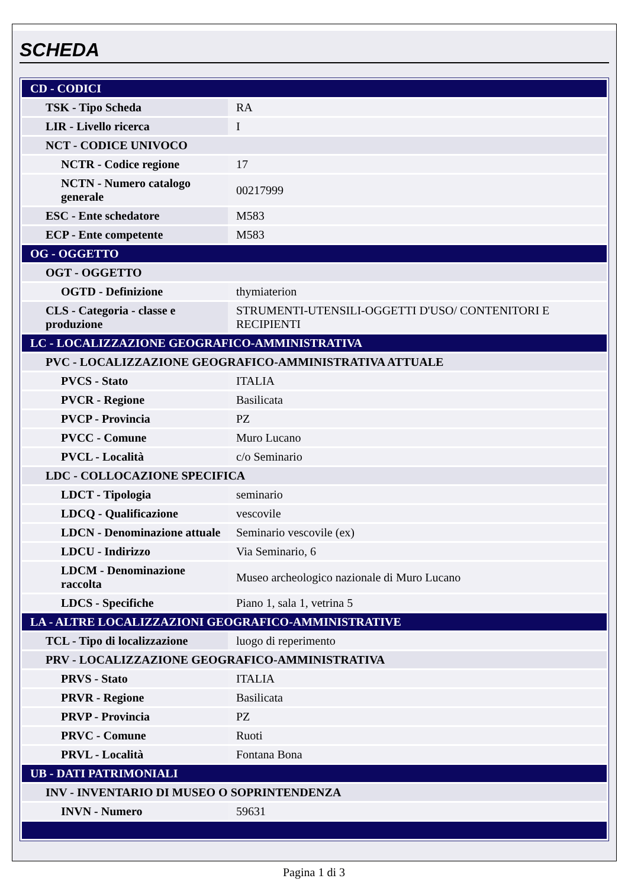SCHEDA
| CD - CODICI | |
| TSK - Tipo Scheda | RA |
| LIR - Livello ricerca | I |
| NCT - CODICE UNIVOCO | |
| NCTR - Codice regione | 17 |
| NCTN - Numero catalogo generale | 00217999 |
| ESC - Ente schedatore | M583 |
| ECP - Ente competente | M583 |
| OG - OGGETTO | |
| OGT - OGGETTO | |
| OGTD - Definizione | thymiaterion |
| CLS - Categoria - classe e produzione | STRUMENTI-UTENSILI-OGGETTI D'USO/ CONTENITORI E RECIPIENTI |
| LC - LOCALIZZAZIONE GEOGRAFICO-AMMINISTRATIVA | |
| PVC - LOCALIZZAZIONE GEOGRAFICO-AMMINISTRATIVA ATTUALE | |
| PVCS - Stato | ITALIA |
| PVCR - Regione | Basilicata |
| PVCP - Provincia | PZ |
| PVCC - Comune | Muro Lucano |
| PVCL - Località | c/o Seminario |
| LDC - COLLOCAZIONE SPECIFICA | |
| LDCT - Tipologia | seminario |
| LDCQ - Qualificazione | vescovile |
| LDCN - Denominazione attuale | Seminario vescovile (ex) |
| LDCU - Indirizzo | Via Seminario, 6 |
| LDCM - Denominazione raccolta | Museo archeologico nazionale di Muro Lucano |
| LDCS - Specifiche | Piano 1, sala 1, vetrina 5 |
| LA - ALTRE LOCALIZZAZIONI GEOGRAFICO-AMMINISTRATIVE | |
| TCL - Tipo di localizzazione | luogo di reperimento |
| PRV - LOCALIZZAZIONE GEOGRAFICO-AMMINISTRATIVA | |
| PRVS - Stato | ITALIA |
| PRVR - Regione | Basilicata |
| PRVP - Provincia | PZ |
| PRVC - Comune | Ruoti |
| PRVL - Località | Fontana Bona |
| UB - DATI PATRIMONIALI | |
| INV - INVENTARIO DI MUSEO O SOPRINTENDENZA | |
| INVN - Numero | 59631 |
Pagina 1 di 3